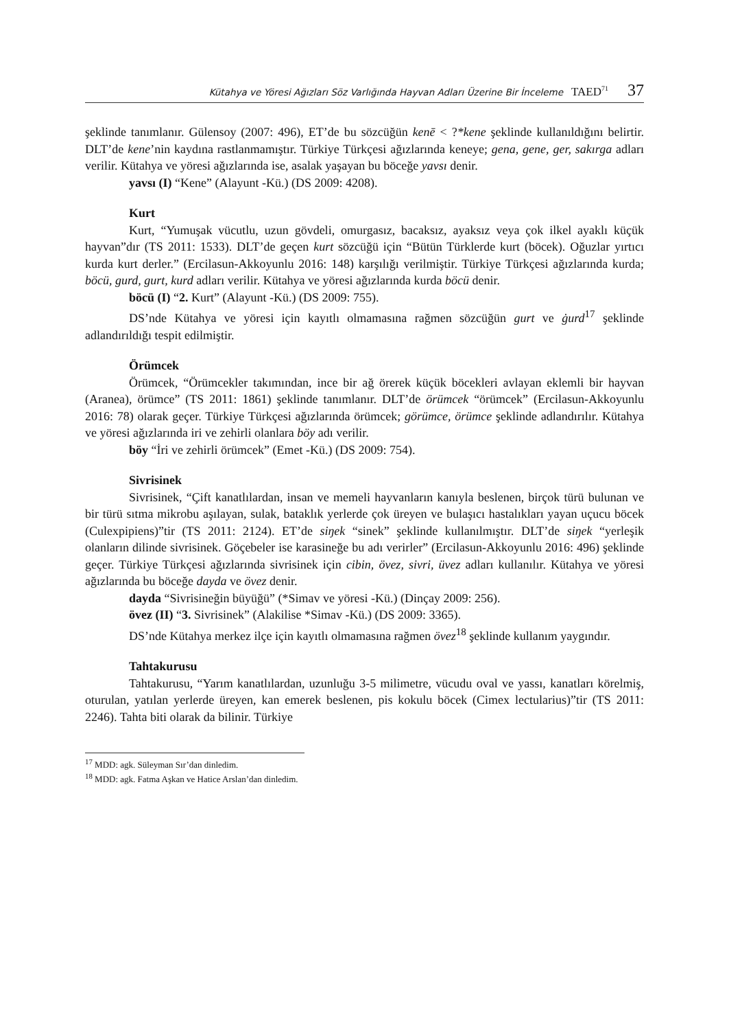Kütahya ve Yöresi Ağızları Söz Varlığında Hayvan Adları Üzerine Bir İnceleme TAED<sup>71</sup> 37
şeklinde tanımlanır. Gülensoy (2007: 496), ET’de bu sözcüğün kenē < ?*kene şeklinde kullanıldığını belirtir. DLT’de kene’nin kaydına rastlanmamıştır. Türkiye Türkçesi ağızlarında keneye; gena, gene, ger, sakırga adları verilir. Kütahya ve yöresi ağızlarında ise, asalak yaşayan bu böceğe yavsı denir.
yavsı (I) “Kene” (Alayunt -Kü.) (DS 2009: 4208).
Kurt
Kurt, “Yumuşak vücutlu, uzun gövdeli, omurgasız, bacaksız, ayaksız veya çok ilkel ayaklı küçük hayvan”dır (TS 2011: 1533). DLT’de geçen kurt sözcüğü için “Bütün Türklerde kurt (böcek). Oğuzlar yırtıcı kurda kurt derler.” (Ercilasun-Akkoyunlu 2016: 148) karşılığı verilmiştir. Türkiye Türkçesi ağızlarında kurda; böcü, gurd, gurt, kurd adları verilir. Kütahya ve yöresi ağızlarında kurda böcü denir.
böcü (I) “2. Kurt” (Alayunt -Kü.) (DS 2009: 755).
DS’nde Kütahya ve yöresi için kayıtlı olmamasına rağmen sözcüğün gurt ve ġurd<sup>17</sup> şeklinde adlandırıldığı tespit edilmiştir.
Örümcek
Örümcek, “Örümcekler takımından, ince bir ağ örerek küçük böcekleri avlayan eklemli bir hayvan (Aranea), örümce” (TS 2011: 1861) şeklinde tanımlanır. DLT’de örümcek “örümcek” (Ercilasun-Akkoyunlu 2016: 78) olarak geçer. Türkiye Türkçesi ağızlarında örümcek; görümce, örümce şeklinde adlandırılır. Kütahya ve yöresi ağızlarında iri ve zehirli olanlara böy adı verilir.
böy “İri ve zehirli örümcek” (Emet -Kü.) (DS 2009: 754).
Sivrisinek
Sivrisinek, “Çift kanatlılardan, insan ve memeli hayvanların kanıyla beslenen, birçok türü bulunan ve bir türü sıtma mikrobu aşılayan, sulak, bataklık yerlerde çok üreyen ve bulaşıcı hastalıkları yayan uçucu böcek (Culexpipiens)”tir (TS 2011: 2124). ET’de siŋek “sinek” şeklinde kullanılmıştır. DLT’de siŋek “yerleşik olanların dilinde sivrisinek. Göçebeler ise karasineğe bu adı verirler” (Ercilasun-Akkoyunlu 2016: 496) şeklinde geçer. Türkiye Türkçesi ağızlarında sivrisinek için cibin, övez, sivri, üvez adları kullanılır. Kütahya ve yöresi ağızlarında bu böceğe dayda ve övez denir.
dayda “Sivrisineğin büyüğü” (*Simav ve yöresi -Kü.) (Dinçay 2009: 256).
övez (II) “3. Sivrisinek” (Alakilise *Simav -Kü.) (DS 2009: 3365).
DS’nde Kütahya merkez ilçe için kayıtlı olmamasına rağmen övez<sup>18</sup> şeklinde kullanım yaygındır.
Tahtakurusu
Tahtakurusu, “Yarım kanatlılardan, uzunluğu 3-5 milimetre, vücudu oval ve yassı, kanatları körelmiş, oturulan, yatılan yerlerde üreyen, kan emerek beslenen, pis kokulu böcek (Cimex lectularius)”tir (TS 2011: 2246). Tahta biti olarak da bilinir. Türkiye
<sup>17</sup> MDD: agk. Süleyman Sır’dan dinledim.
<sup>18</sup> MDD: agk. Fatma Aşkan ve Hatice Arslan’dan dinledim.